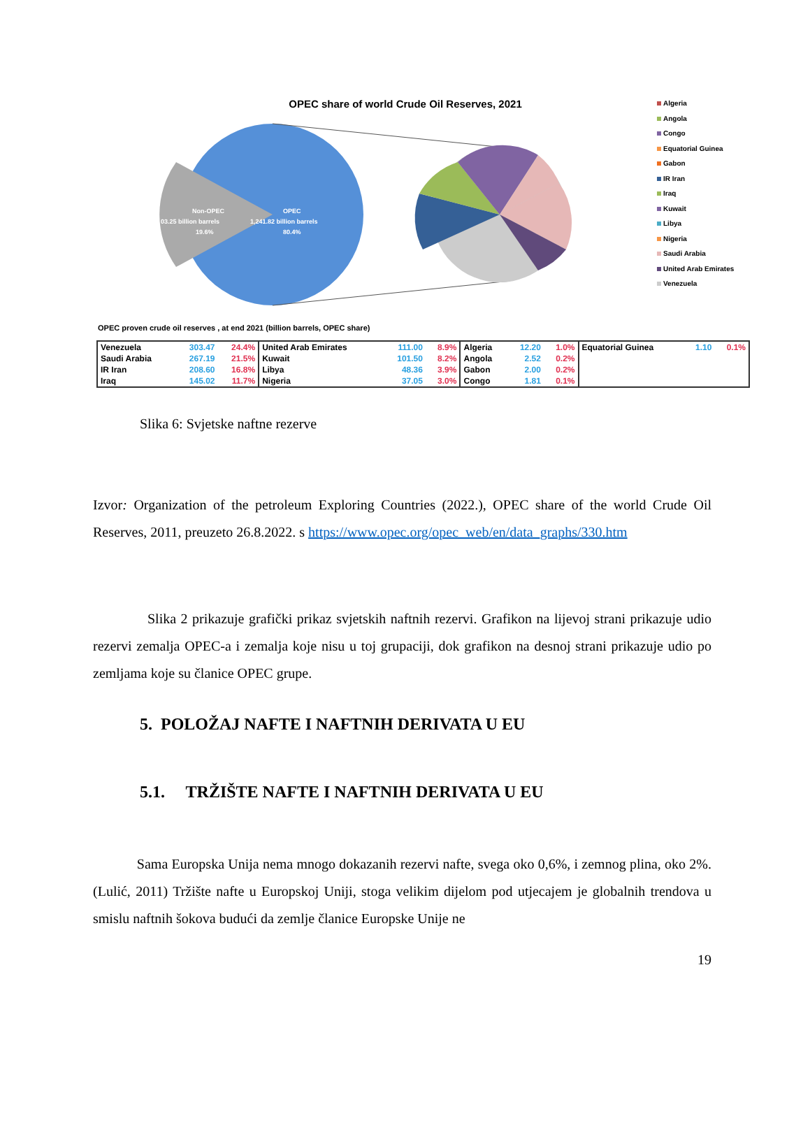OPEC share of world Crude Oil Reserves, 2021
Non-OPEC
03.25 billion barrels
19.6%
OPEC
1,241.82 billion barrels
80.4%
Algeria
Angola
Congo
Equatorial Guinea
Gabon
IR Iran
Iraq
Kuwait
Libya
Nigeria
Saudi Arabia
United Arab Emirates
Venezuela
OPEC proven crude oil reserves , at end 2021 (billion barrels, OPEC share)
| Venezuela | 303.47 | 24.4% | United Arab Emirates | 111.00 | 8.9% | Algeria | 12.20 | 1.0% | Equatorial Guinea | 1.10 | 0.1% |
| Saudi Arabia | 267.19 | 21.5% | Kuwait | 101.50 | 8.2% | Angola | 2.52 | 0.2% | | | |
| IR Iran | 208.60 | 16.8% | Libya | 48.36 | 3.9% | Gabon | 2.00 | 0.2% | | | |
| Iraq | 145.02 | 11.7% | Nigeria | 37.05 | 3.0% | Congo | 1.81 | 0.1% | | | |
Slika 6: Svjetske naftne rezerve
Izvor: Organization of the petroleum Exploring Countries (2022.), OPEC share of the world Crude Oil Reserves, 2011, preuzeto 26.8.2022. s https://www.opec.org/opec_web/en/data_graphs/330.htm
Slika 2 prikazuje grafički prikaz svjetskih naftnih rezervi. Grafikon na lijevoj strani prikazuje udio rezervi zemalja OPEC-a i zemalja koje nisu u toj grupaciji, dok grafikon na desnoj strani prikazuje udio po zemljama koje su članice OPEC grupe.
5. POLOŽAJ NAFTE I NAFTNIH DERIVATA U EU
5.1. TRŽIŠTE NAFTE I NAFTNIH DERIVATA U EU
Sama Europska Unija nema mnogo dokazanih rezervi nafte, svega oko 0,6%, i zemnog plina, oko 2%. (Lulić, 2011) Tržište nafte u Europskoj Uniji, stoga velikim dijelom pod utjecajem je globalnih trendova u smislu naftnih šokova budući da zemlje članice Europske Unije ne
19